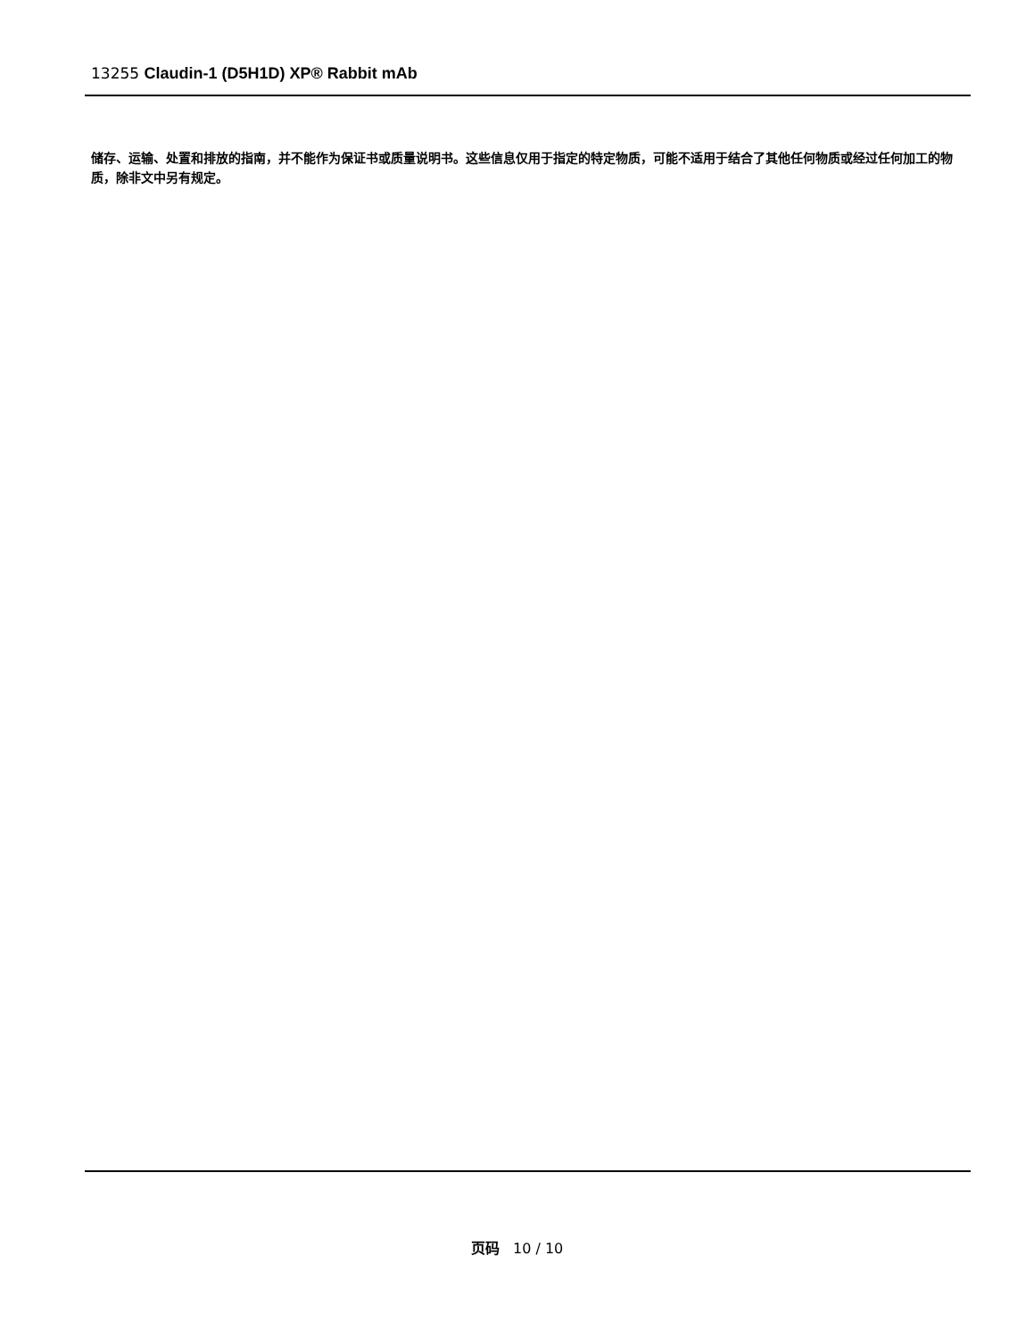13255 Claudin-1 (D5H1D) XP® Rabbit mAb
储存、运输、处置和排放的指南，并不能作为保证书或质量说明书。这些信息仅用于指定的特定物质，可能不适用于结合了其他任何物质或经过任何加工的物质，除非文中另有规定。
页码 10 / 10